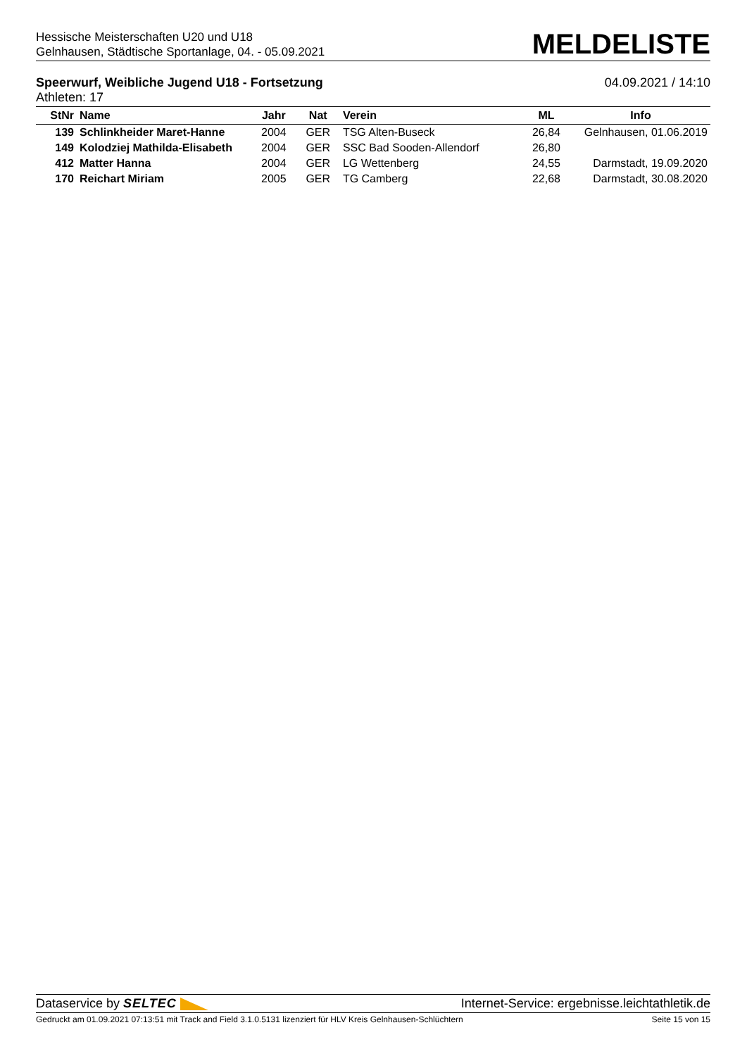Hessische Meisterschaften U20 und U18
Gelnhausen, Städtische Sportanlage, 04. - 05.09.2021
MELDELISTE
Speerwurf, Weibliche Jugend U18 - Fortsetzung
Athleten: 17
04.09.2021 / 14:10
| StNr | Name | Jahr | Nat | Verein | ML | Info |
| --- | --- | --- | --- | --- | --- | --- |
| 139 | Schlinkheider Maret-Hanne | 2004 | GER | TSG Alten-Buseck | 26,84 | Gelnhausen, 01.06.2019 |
| 149 | Kolodziej Mathilda-Elisabeth | 2004 | GER | SSC Bad Sooden-Allendorf | 26,80 | |
| 412 | Matter Hanna | 2004 | GER | LG Wettenberg | 24,55 | Darmstadt, 19.09.2020 |
| 170 | Reichart Miriam | 2005 | GER | TG Camberg | 22,68 | Darmstadt, 30.08.2020 |
Dataservice by SELTEC Internet-Service: ergebnisse.leichtathletik.de
Gedruckt am 01.09.2021 07:13:51 mit Track and Field 3.1.0.5131 lizenziert für HLV Kreis Gelnhausen-Schlüchtern
Seite 15 von 15